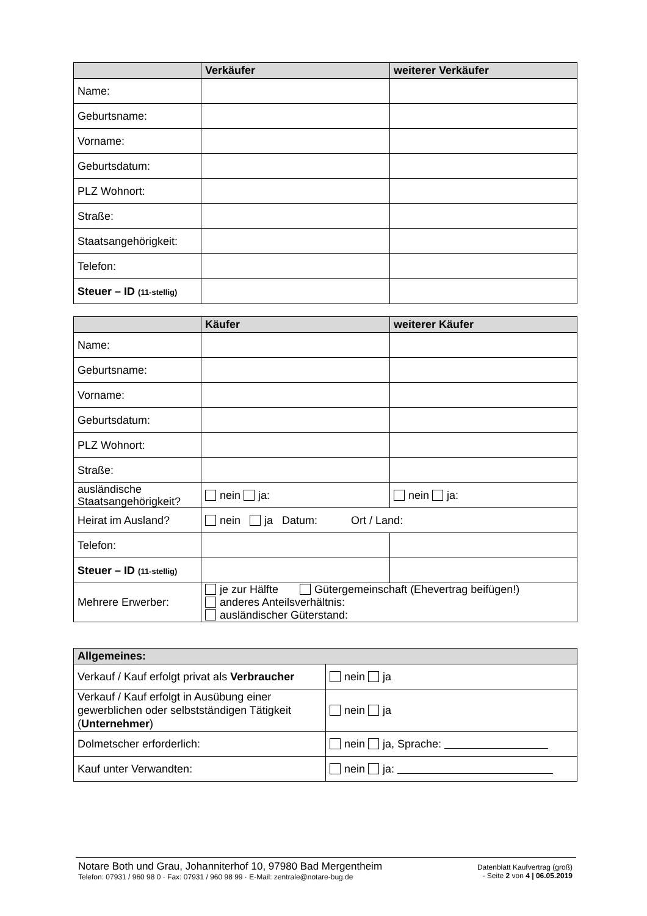| | Verkäufer | weiterer Verkäufer |
| --- | --- | --- |
| Name: | | |
| Geburtsname: | | |
| Vorname: | | |
| Geburtsdatum: | | |
| PLZ Wohnort: | | |
| Straße: | | |
| Staatsangehörigkeit: | | |
| Telefon: | | |
| Steuer – ID (11-stellig) | | |
| | Käufer | weiterer Käufer |
| --- | --- | --- |
| Name: | | |
| Geburtsname: | | |
| Vorname: | | |
| Geburtsdatum: | | |
| PLZ Wohnort: | | |
| Straße: | | |
| ausländische Staatsangehörigkeit? | nein ja: | nein ja: |
| Heirat im Ausland? | nein ja Datum: Ort / Land: | |
| Telefon: | | |
| Steuer – ID (11-stellig) | | |
| Mehrere Erwerber: | je zur Hälfte Gütergemeinschaft (Ehevertrag beifügen!) anderes Anteilsverhältnis: ausländischer Güterstand: | |
| Allgemeines: | |
| --- | --- |
| Verkauf / Kauf erfolgt privat als Verbraucher | nein ja |
| Verkauf / Kauf erfolgt in Ausübung einer gewerblichen oder selbstständigen Tätigkeit ( Unternehmer ) | nein ja |
| Dolmetscher erforderlich: | nein ja, Sprache: |
| Kauf unter Verwandten: | nein ja: |
Notare Both und Grau, Johanniterhof 10, 97980 Bad Mergentheim
Telefon: 07931 / 960 98 0 · Fax: 07931 / 960 98 99 · E-Mail: zentrale@notare-bug.de
Datenblatt Kaufvertrag (groß)
- Seite 2 von 4 | 06.05.2019